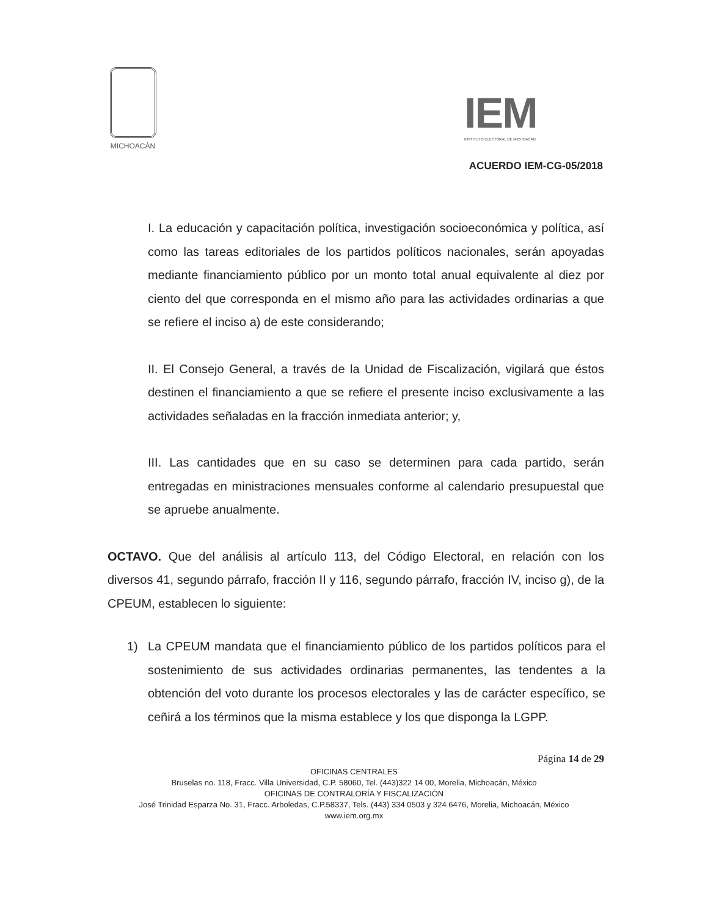MICHOACÁN
IEM
INSTITUTO ELECTORAL DE MICHOACÁN
ACUERDO IEM-CG-05/2018
I. La educación y capacitación política, investigación socioeconómica y política, así como las tareas editoriales de los partidos políticos nacionales, serán apoyadas mediante financiamiento público por un monto total anual equivalente al diez por ciento del que corresponda en el mismo año para las actividades ordinarias a que se refiere el inciso a) de este considerando;
II. El Consejo General, a través de la Unidad de Fiscalización, vigilará que éstos destinen el financiamiento a que se refiere el presente inciso exclusivamente a las actividades señaladas en la fracción inmediata anterior; y,
III. Las cantidades que en su caso se determinen para cada partido, serán entregadas en ministraciones mensuales conforme al calendario presupuestal que se apruebe anualmente.
OCTAVO. Que del análisis al artículo 113, del Código Electoral, en relación con los diversos 41, segundo párrafo, fracción II y 116, segundo párrafo, fracción IV, inciso g), de la CPEUM, establecen lo siguiente:
1) La CPEUM mandata que el financiamiento público de los partidos políticos para el sostenimiento de sus actividades ordinarias permanentes, las tendentes a la obtención del voto durante los procesos electorales y las de carácter específico, se ceñirá a los términos que la misma establece y los que disponga la LGPP.
Página 14 de 29
OFICINAS CENTRALES
Bruselas no. 118, Fracc. Villa Universidad, C.P. 58060, Tel. (443)322 14 00, Morelia, Michoacán, México
OFICINAS DE CONTRALORÍA Y FISCALIZACIÓN
José Trinidad Esparza No. 31, Fracc. Arboledas, C.P.58337, Tels. (443) 334 0503 y 324 6476, Morelia, Michoacán, México
www.iem.org.mx